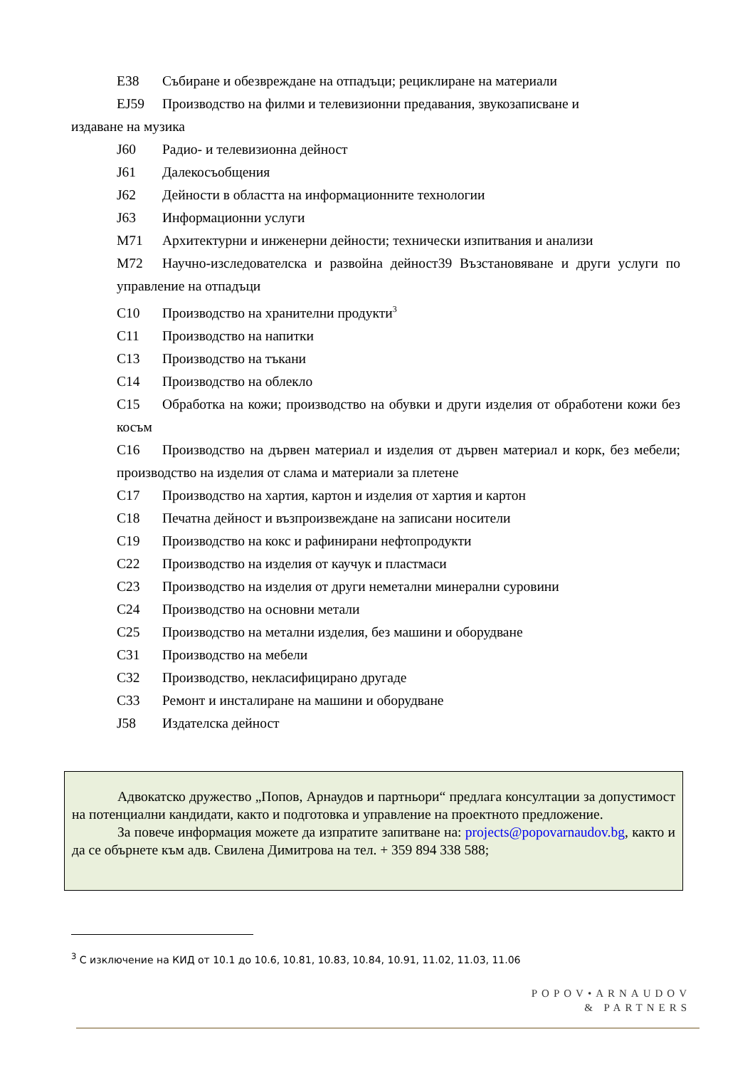E38 Събиране и обезвреждане на отпадъци; рециклиране на материали
EJ59 Производство на филми и телевизионни предавания, звукозаписване и
издаване на музика
J60 Радио- и телевизионна дейност
J61 Далекосъобщения
J62 Дейности в областта на информационните технологии
J63 Информационни услуги
M71 Архитектурни и инженерни дейности; технически изпитвания и анализи
M72 Научно-изследователска и развойна дейност39 Възстановяване и други услуги по управление на отпадъци
C10 Производство на хранителни продукти<sup>3</sup>
C11 Производство на напитки
C13 Производство на тъкани
C14 Производство на облекло
C15 Обработка на кожи; производство на обувки и други изделия от обработени кожи без косъм
C16 Производство на дървен материал и изделия от дървен материал и корк, без мебели; производство на изделия от слама и материали за плетене
C17 Производство на хартия, картон и изделия от хартия и картон
C18 Печатна дейност и възпроизвеждане на записани носители
C19 Производство на кокс и рафинирани нефтопродукти
C22 Производство на изделия от каучук и пластмаси
C23 Производство на изделия от други неметални минерални суровини
C24 Производство на основни метали
C25 Производство на метални изделия, без машини и оборудване
C31 Производство на мебели
C32 Производство, некласифицирано другаде
C33 Ремонт и инсталиране на машини и оборудване
J58 Издателска дейност
Адвокатско дружество „Попов, Арнаудов и партньори“ предлага консултации за допустимост на потенциални кандидати, както и подготовка и управление на проектното предложение.
За повече информация можете да изпратите запитване на: projects@popovarnaudov.bg, както и да се обърнете към адв. Свилена Димитрова на тел. + 359 894 338 588;
<sup>3</sup> С изключение на КИД от 10.1 до 10.6, 10.81, 10.83, 10.84, 10.91, 11.02, 11.03, 11.06
POPOV•ARNAUDOV
& PARTNERS